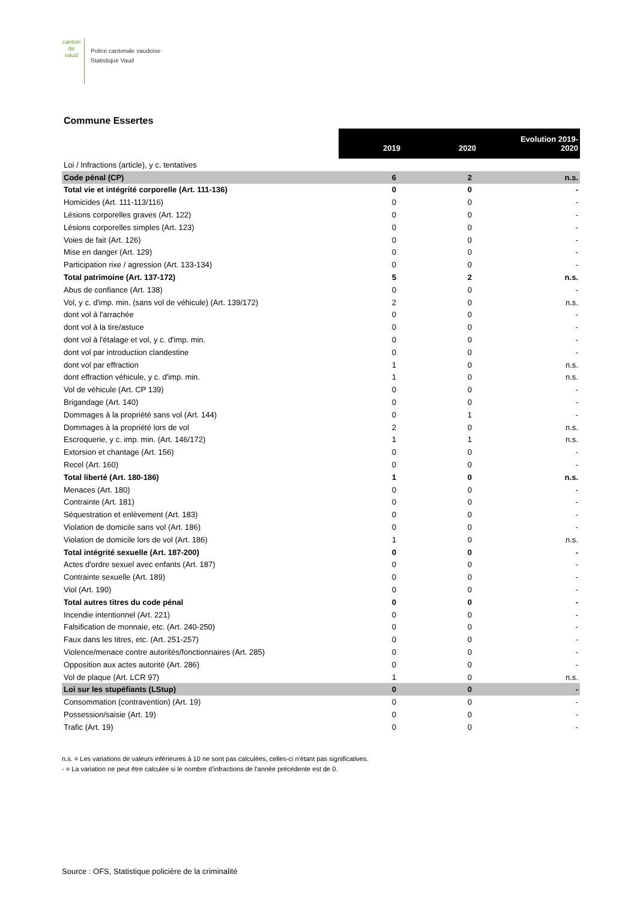canton de vaud
Police cantonale vaudoise
Statistique Vaud
Commune Essertes
| | 2019 | 2020 | Evolution 2019- 2020 |
| Loi / Infractions (article), y c. tentatives | | | |
| Code pénal (CP) | 6 | 2 | n.s. |
| Total vie et intégrité corporelle (Art. 111-136) | 0 | 0 | - |
| Homicides (Art. 111-113/116) | 0 | 0 | - |
| Lésions corporelles graves (Art. 122) | 0 | 0 | - |
| Lésions corporelles simples (Art. 123) | 0 | 0 | - |
| Voies de fait (Art. 126) | 0 | 0 | - |
| Mise en danger (Art. 129) | 0 | 0 | - |
| Participation rixe / agression (Art. 133-134) | 0 | 0 | - |
| Total patrimoine (Art. 137-172) | 5 | 2 | n.s. |
| Abus de confiance (Art. 138) | 0 | 0 | - |
| Vol, y c. d'imp. min. (sans vol de véhicule) (Art. 139/172) | 2 | 0 | n.s. |
| dont vol à l'arrachée | 0 | 0 | - |
| dont vol à la tire/astuce | 0 | 0 | - |
| dont vol à l'étalage et vol, y c. d'imp. min. | 0 | 0 | - |
| dont vol par introduction clandestine | 0 | 0 | - |
| dont vol par effraction | 1 | 0 | n.s. |
| dont effraction véhicule, y c. d'imp. min. | 1 | 0 | n.s. |
| Vol de véhicule (Art. CP 139) | 0 | 0 | - |
| Brigandage (Art. 140) | 0 | 0 | - |
| Dommages à la propriété sans vol (Art. 144) | 0 | 1 | - |
| Dommages à la propriété lors de vol | 2 | 0 | n.s. |
| Escroquerie, y c. imp. min. (Art. 146/172) | 1 | 1 | n.s. |
| Extorsion et chantage (Art. 156) | 0 | 0 | - |
| Recel (Art. 160) | 0 | 0 | - |
| Total liberté (Art. 180-186) | 1 | 0 | n.s. |
| Menaces (Art. 180) | 0 | 0 | - |
| Contrainte (Art. 181) | 0 | 0 | - |
| Séquestration et enlèvement (Art. 183) | 0 | 0 | - |
| Violation de domicile sans vol (Art. 186) | 0 | 0 | - |
| Violation de domicile lors de vol (Art. 186) | 1 | 0 | n.s. |
| Total intégrité sexuelle (Art. 187-200) | 0 | 0 | - |
| Actes d'ordre sexuel avec enfants (Art. 187) | 0 | 0 | - |
| Contrainte sexuelle (Art. 189) | 0 | 0 | - |
| Viol (Art. 190) | 0 | 0 | - |
| Total autres titres du code pénal | 0 | 0 | - |
| Incendie intentionnel (Art. 221) | 0 | 0 | - |
| Falsification de monnaie, etc. (Art. 240-250) | 0 | 0 | - |
| Faux dans les titres, etc. (Art. 251-257) | 0 | 0 | - |
| Violence/menace contre autorités/fonctionnaires (Art. 285) | 0 | 0 | - |
| Opposition aux actes autorité (Art. 286) | 0 | 0 | - |
| Vol de plaque (Art. LCR 97) | 1 | 0 | n.s. |
| Loi sur les stupéfiants (LStup) | 0 | 0 | - |
| Consommation (contravention) (Art. 19) | 0 | 0 | - |
| Possession/saisie (Art. 19) | 0 | 0 | - |
| Trafic (Art. 19) | 0 | 0 | - |
n.s. = Les variations de valeurs inférieures à 10 ne sont pas calculées, celles-ci n'étant pas significatives.
- = La variation ne peut être calculée si le nombre d'infractions de l'année précédente est de 0.
Source : OFS, Statistique policière de la criminalité